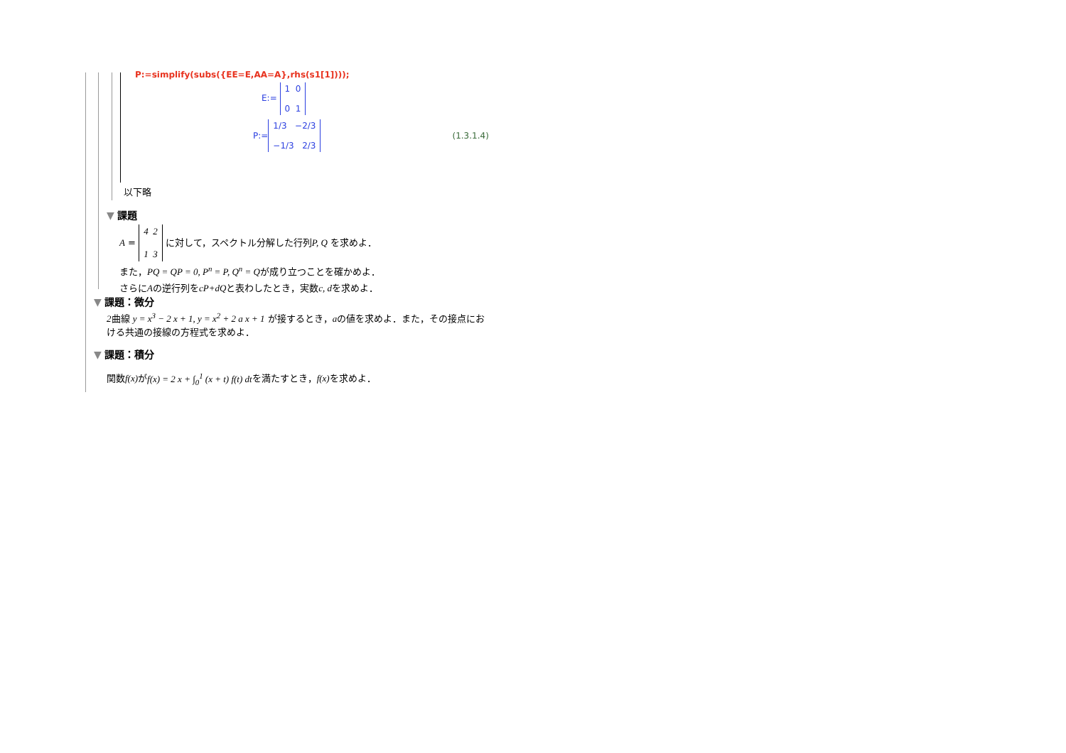P:=simplify(subs({EE=E,AA=A},rhs(s1[1])));
E:= 1 0
0 1
P:= 1/3 −2/3
−1/3 2/3 (1.3.1.4)
以下略
▼ 課題
A = 4 2
1 3 に対して，スペクトル分解した行列P, Q を求めよ．
また，PQ = QP = 0, P<sup>n</sup> = P, Q<sup>n</sup> = Qが成り立つことを確かめよ．
さらにAの逆行列をcP+dQと表わしたとき，実数c, dを求めよ．
▼ 課題：微分
2曲線 y = x<sup>3</sup> − 2 x + 1, y = x<sup>2</sup> + 2 a x + 1 が接するとき，aの値を求めよ．また，その接点における共通の接線の方程式を求めよ．
▼ 課題：積分
関数f(x) がf(x) = 2 x + ∫<sub>0</sub><sup>1</sup> (x + t) f(t) dtを満たすとき，f(x) を求めよ．